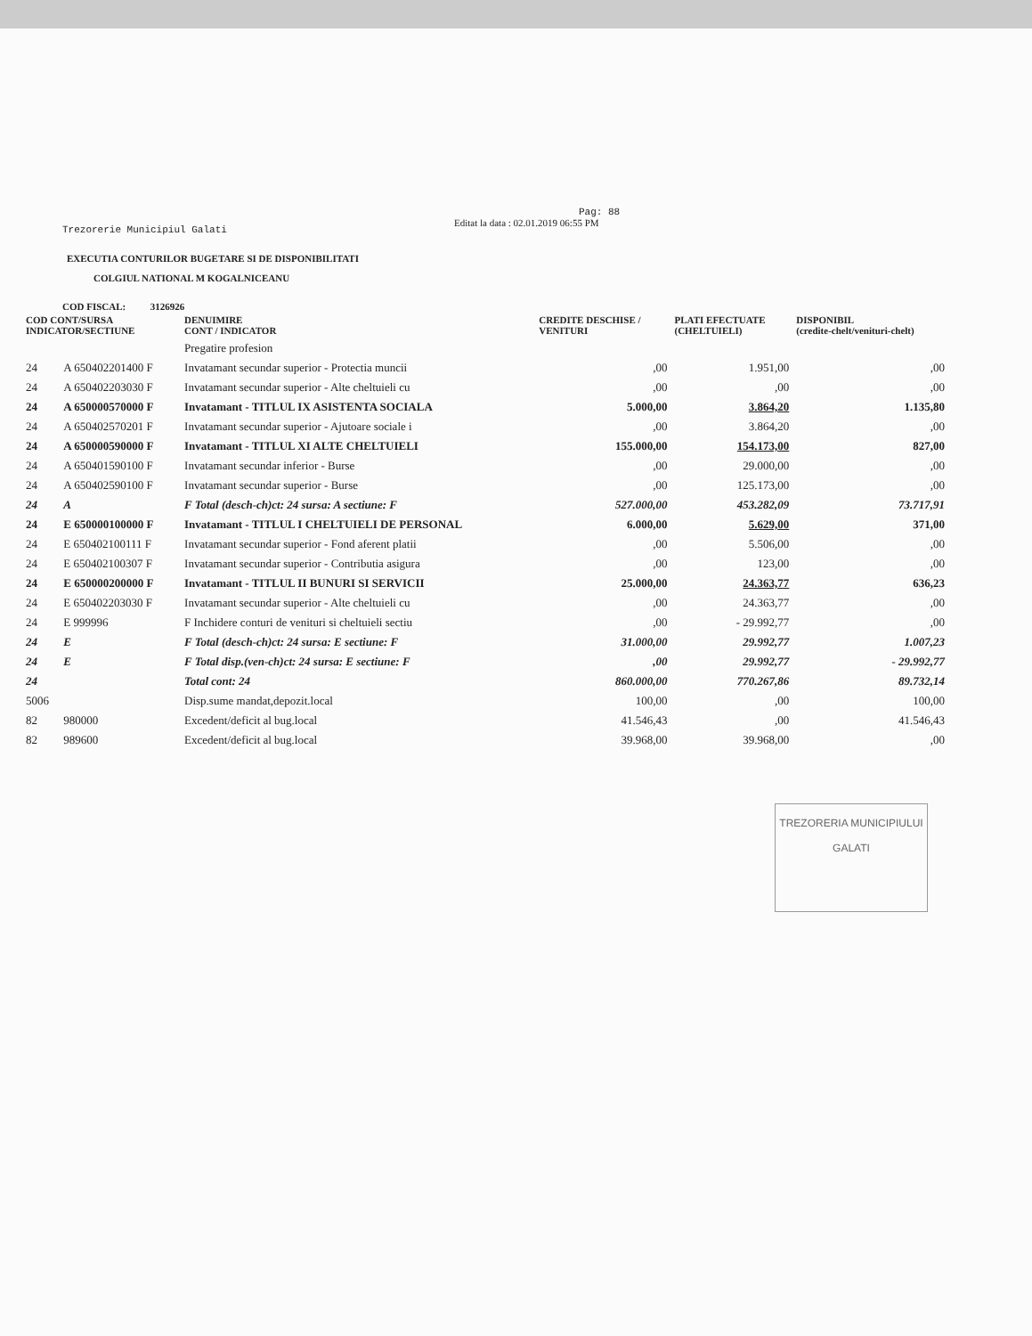Trezorerie Municipiul Galati
Pag: 88
Editat la data : 02.01.2019 06:55 PM
EXECUTIA CONTURILOR BUGETARE SI DE DISPONIBILITATI
COLGIUL NATIONAL M KOGALNICEANU
COD FISCAL: 3126926
| COD CONT/SURSA INDICATOR/SECTIUNE | | DENUIMIRE CONT / INDICATOR | CREDITE DESCHISE / VENITURI | PLATI EFECTUATE (CHELTUIELI) | DISPONIBIL (credite-chelt/venituri-chelt) |
| --- | --- | --- | --- | --- | --- |
| | | Pregatire profesion | | | |
| 24 | A 650402201400 F | Invatamant secundar superior - Protectia muncii | ,00 | 1.951,00 | ,00 |
| 24 | A 650402203030 F | Invatamant secundar superior - Alte cheltuieli cu | ,00 | ,00 | ,00 |
| 24 | A 650000570000 F | Invatamant - TITLUL IX ASISTENTA SOCIALA | 5.000,00 | 3.864,20 | 1.135,80 |
| 24 | A 650402570201 F | Invatamant secundar superior - Ajutoare sociale i | ,00 | 3.864,20 | ,00 |
| 24 | A 650000590000 F | Invatamant - TITLUL XI ALTE CHELTUIELI | 155.000,00 | 154.173,00 | 827,00 |
| 24 | A 650401590100 F | Invatamant secundar inferior - Burse | ,00 | 29.000,00 | ,00 |
| 24 | A 650402590100 F | Invatamant secundar superior - Burse | ,00 | 125.173,00 | ,00 |
| 24 | A | F Total (desch-ch)ct: 24 sursa: A sectiune: F | 527.000,00 | 453.282,09 | 73.717,91 |
| 24 | E 650000100000 F | Invatamant - TITLUL I CHELTUIELI DE PERSONAL | 6.000,00 | 5.629,00 | 371,00 |
| 24 | E 650402100111 F | Invatamant secundar superior - Fond aferent platii | ,00 | 5.506,00 | ,00 |
| 24 | E 650402100307 F | Invatamant secundar superior - Contributia asigura | ,00 | 123,00 | ,00 |
| 24 | E 650000200000 F | Invatamant - TITLUL II BUNURI SI SERVICII | 25.000,00 | 24.363,77 | 636,23 |
| 24 | E 650402203030 F | Invatamant secundar superior - Alte cheltuieli cu | ,00 | 24.363,77 | ,00 |
| 24 | E 999996 | F Inchidere conturi de venituri si cheltuieli sectiu | ,00 | - 29.992,77 | ,00 |
| 24 | E | F Total (desch-ch)ct: 24 sursa: E sectiune: F | 31.000,00 | 29.992,77 | 1.007,23 |
| 24 | E | F Total disp.(ven-ch)ct: 24 sursa: E sectiune: F | ,00 | 29.992,77 | - 29.992,77 |
| 24 | | Total cont: 24 | 860.000,00 | 770.267,86 | 89.732,14 |
| 5006 | | Disp.sume mandat,depozit.local | 100,00 | ,00 | 100,00 |
| 82 | 980000 | Excedent/deficit al bug.local | 41.546,43 | ,00 | 41.546,43 |
| 82 | 989600 | Excedent/deficit al bug.local | 39.968,00 | 39.968,00 | ,00 |
TREZORERIA MUNICIPIULUI
GALATI